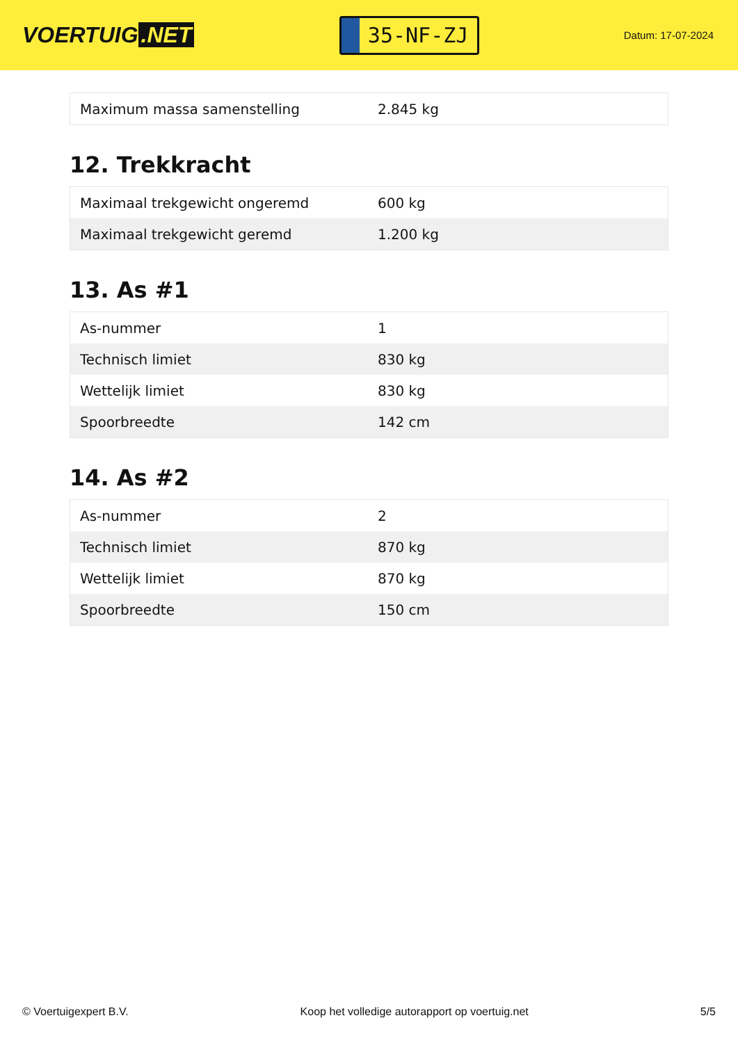VOERTUIG.NET
35-NF-ZJ
Datum: 17-07-2024
| Maximum massa samenstelling | 2.845 kg |
12. Trekkracht
| Maximaal trekgewicht ongeremd | 600 kg |
| Maximaal trekgewicht geremd | 1.200 kg |
13. As #1
| As-nummer | 1 |
| Technisch limiet | 830 kg |
| Wettelijk limiet | 830 kg |
| Spoorbreedte | 142 cm |
14. As #2
| As-nummer | 2 |
| Technisch limiet | 870 kg |
| Wettelijk limiet | 870 kg |
| Spoorbreedte | 150 cm |
© Voertuigexpert B.V. Koop het volledige autorapport op voertuig.net 5/5